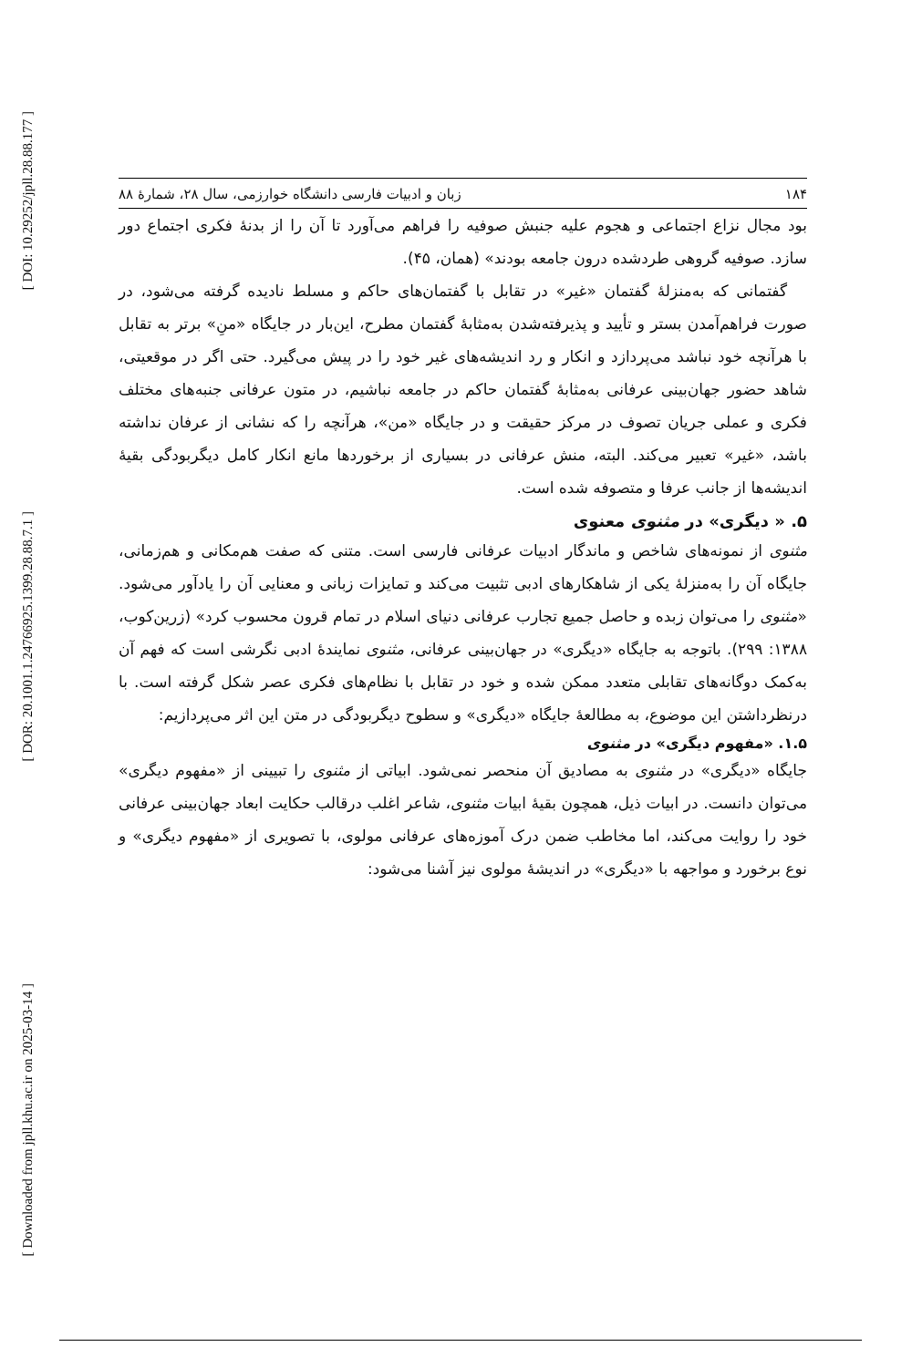[ DOI: 10.29252/jpll.28.88.177 ]
[ DOR: 20.1001.1.24766925.1399.28.88.7.1 ]
[ Downloaded from jpll.khu.ac.ir on 2025-03-14 ]
۱۸۴ زبان و ادبیات فارسی دانشگاه خوارزمی، سال ۲۸، شمارهٔ ۸۸
بود مجال نزاع اجتماعی و هجوم علیه جنبش صوفیه را فراهم می‌آورد تا آن را از بدنهٔ فکری اجتماع دور سازد. صوفیه گروهی طردشده درون جامعه بودند» (همان، ۴۵).
گفتمانی که به‌منزلهٔ گفتمان «غیر» در تقابل با گفتمان‌های حاکم و مسلط نادیده گرفته می‌شود، در صورت فراهم‌آمدن بستر و تأیید و پذیرفته‌شدن به‌مثابهٔ گفتمان مطرح، این‌بار در جایگاه «منِ» برتر به تقابل با هرآنچه خود نباشد می‌پردازد و انکار و رد اندیشه‌های غیر خود را در پیش می‌گیرد. حتی اگر در موقعیتی، شاهد حضور جهان‌بینی عرفانی به‌مثابهٔ گفتمان حاکم در جامعه نباشیم، در متون عرفانی جنبه‌های مختلف فکری و عملی جریان تصوف در مرکز حقیقت و در جایگاه «من»، هرآنچه را که نشانی از عرفان نداشته باشد، «غیر» تعبیر می‌کند. البته، منش عرفانی در بسیاری از برخوردها مانع انکار کامل دیگربودگی بقیهٔ اندیشه‌ها از جانب عرفا و متصوفه شده است.
۵. « دیگری» در مثنوی معنوی
مثنوی از نمونه‌های شاخص و ماندگار ادبیات عرفانی فارسی است. متنی که صفت هم‌مکانی و هم‌زمانی، جایگاه آن را به‌منزلهٔ یکی از شاهکارهای ادبی تثبیت می‌کند و تمایزات زبانی و معنایی آن را یادآور می‌شود. «مثنوی را می‌توان زبده و حاصل جمیع تجارب عرفانی دنیای اسلام در تمام قرون محسوب کرد» (زرین‌کوب، ۱۳۸۸: ۲۹۹). باتوجه به جایگاه «دیگری» در جهان‌بینی عرفانی، مثنوی نمایندهٔ ادبی نگرشی است که فهم آن به‌کمک دوگانه‌های تقابلی متعدد ممکن شده و خود در تقابل با نظام‌های فکری عصر شکل گرفته است. با درنظرداشتن این موضوع، به مطالعهٔ جایگاه «دیگری» و سطوح دیگربودگی در متن این اثر می‌پردازیم:
۱.۵. «مفهوم دیگری» در مثنوی
جایگاه «دیگری» در مثنوی به مصادیق آن منحصر نمی‌شود. ابیاتی از مثنوی را تبیینی از «مفهوم دیگری» می‌توان دانست. در ابیات ذیل، همچون بقیهٔ ابیات مثنوی، شاعر اغلب درقالب حکایت ابعاد جهان‌بینی عرفانی خود را روایت می‌کند، اما مخاطب ضمن درک آموزه‌های عرفانی مولوی، با تصویری از «مفهوم دیگری» و نوع برخورد و مواجهه با «دیگری» در اندیشهٔ مولوی نیز آشنا می‌شود: